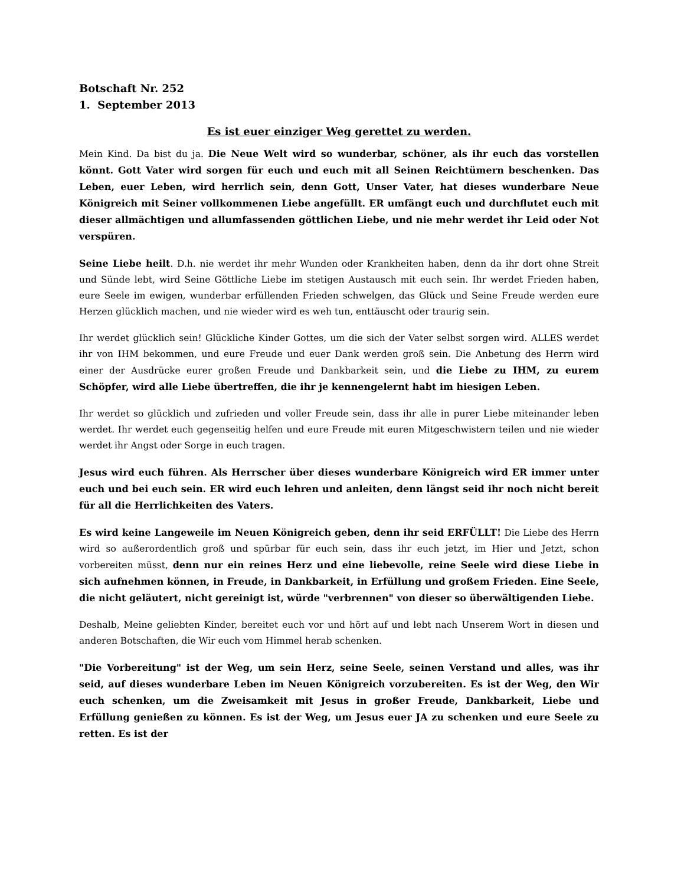Botschaft Nr. 252
1. September 2013
Es ist euer einziger Weg gerettet zu werden.
Mein Kind. Da bist du ja. Die Neue Welt wird so wunderbar, schöner, als ihr euch das vorstellen könnt. Gott Vater wird sorgen für euch und euch mit all Seinen Reichtümern beschenken. Das Leben, euer Leben, wird herrlich sein, denn Gott, Unser Vater, hat dieses wunderbare Neue Königreich mit Seiner vollkommenen Liebe angefüllt. ER umfängt euch und durchflutet euch mit dieser allmächtigen und allumfassenden göttlichen Liebe, und nie mehr werdet ihr Leid oder Not verspüren.
Seine Liebe heilt. D.h. nie werdet ihr mehr Wunden oder Krankheiten haben, denn da ihr dort ohne Streit und Sünde lebt, wird Seine Göttliche Liebe im stetigen Austausch mit euch sein. Ihr werdet Frieden haben, eure Seele im ewigen, wunderbar erfüllenden Frieden schwelgen, das Glück und Seine Freude werden eure Herzen glücklich machen, und nie wieder wird es weh tun, enttäuscht oder traurig sein.
Ihr werdet glücklich sein! Glückliche Kinder Gottes, um die sich der Vater selbst sorgen wird. ALLES werdet ihr von IHM bekommen, und eure Freude und euer Dank werden groß sein. Die Anbetung des Herrn wird einer der Ausdrücke eurer großen Freude und Dankbarkeit sein, und die Liebe zu IHM, zu eurem Schöpfer, wird alle Liebe übertreffen, die ihr je kennengelernt habt im hiesigen Leben.
Ihr werdet so glücklich und zufrieden und voller Freude sein, dass ihr alle in purer Liebe miteinander leben werdet. Ihr werdet euch gegenseitig helfen und eure Freude mit euren Mitgeschwistern teilen und nie wieder werdet ihr Angst oder Sorge in euch tragen.
Jesus wird euch führen. Als Herrscher über dieses wunderbare Königreich wird ER immer unter euch und bei euch sein. ER wird euch lehren und anleiten, denn längst seid ihr noch nicht bereit für all die Herrlichkeiten des Vaters.
Es wird keine Langeweile im Neuen Königreich geben, denn ihr seid ERFÜLLT! Die Liebe des Herrn wird so außerordentlich groß und spürbar für euch sein, dass ihr euch jetzt, im Hier und Jetzt, schon vorbereiten müsst, denn nur ein reines Herz und eine liebevolle, reine Seele wird diese Liebe in sich aufnehmen können, in Freude, in Dankbarkeit, in Erfüllung und großem Frieden. Eine Seele, die nicht geläutert, nicht gereinigt ist, würde "verbrennen" von dieser so überwältigenden Liebe.
Deshalb, Meine geliebten Kinder, bereitet euch vor und hört auf und lebt nach Unserem Wort in diesen und anderen Botschaften, die Wir euch vom Himmel herab schenken.
"Die Vorbereitung" ist der Weg, um sein Herz, seine Seele, seinen Verstand und alles, was ihr seid, auf dieses wunderbare Leben im Neuen Königreich vorzubereiten. Es ist der Weg, den Wir euch schenken, um die Zweisamkeit mit Jesus in großer Freude, Dankbarkeit, Liebe und Erfüllung genießen zu können. Es ist der Weg, um Jesus euer JA zu schenken und eure Seele zu retten. Es ist der